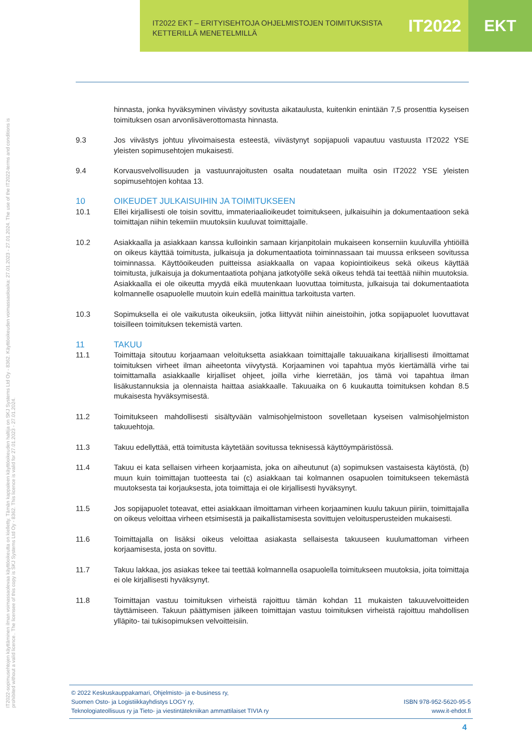IT2022 EKT – ERITYISEHTOJA OHJELMISTOJEN TOIMITUKSISTA
KETTERILLÄ MENETELMILLÄ
IT2022 EKT
IT2022-sopimusehtojen käyttäminen ilman voimassaolevaa käyttöoikeutta on kielletty. Tämän kappaleen käyttöoikeuden haltija on SKJ Systems Ltd Oy - 8362. Käyttöoikeuden voimassaoloaika: 27.01.2023 - 27.01.2024. The use of the IT2022-terms and conditions is prohibited without a valid licence.. The licensee of this copy is SKJ Systems Ltd Oy - 8362. This licence is valid for 27.01.2023 - 27.01.2024.
hinnasta, jonka hyväksyminen viivästyy sovitusta aikataulusta, kuitenkin enintään 7,5 prosenttia kyseisen toimituksen osan arvonlisäverottomasta hinnasta.
9.3 Jos viivästys johtuu ylivoimaisesta esteestä, viivästynyt sopijapuoli vapautuu vastuusta IT2022 YSE yleisten sopimusehtojen mukaisesti.
9.4 Korvausvelvollisuuden ja vastuunrajoitusten osalta noudatetaan muilta osin IT2022 YSE yleisten sopimusehtojen kohtaa 13.
10 OIKEUDET JULKAISUIHIN JA TOIMITUKSEEN
10.1 Ellei kirjallisesti ole toisin sovittu, immateriaalioikeudet toimitukseen, julkaisuihin ja dokumentaatioon sekä toimittajan niihin tekemiin muutoksiin kuuluvat toimittajalle.
10.2 Asiakkaalla ja asiakkaan kanssa kulloinkin samaan kirjanpitolain mukaiseen konserniin kuuluvilla yhtiöillä on oikeus käyttää toimitusta, julkaisuja ja dokumentaatiota toiminnassaan tai muussa erikseen sovitussa toiminnassa. Käyttöoikeuden puitteissa asiakkaalla on vapaa kopiointioikeus sekä oikeus käyttää toimitusta, julkaisuja ja dokumentaatiota pohjana jatkotyölle sekä oikeus tehdä tai teettää niihin muutoksia. Asiakkaalla ei ole oikeutta myydä eikä muutenkaan luovuttaa toimitusta, julkaisuja tai dokumentaatiota kolmannelle osapuolelle muutoin kuin edellä mainittua tarkoitusta varten.
10.3 Sopimuksella ei ole vaikutusta oikeuksiin, jotka liittyvät niihin aineistoihin, jotka sopijapuolet luovuttavat toisilleen toimituksen tekemistä varten.
11 TAKUU
11.1 Toimittaja sitoutuu korjaamaan veloituksetta asiakkaan toimittajalle takuuaikana kirjallisesti ilmoittamat toimituksen virheet ilman aiheetonta viivytystä. Korjaaminen voi tapahtua myös kiertämällä virhe tai toimittamalla asiakkaalle kirjalliset ohjeet, joilla virhe kierretään, jos tämä voi tapahtua ilman lisäkustannuksia ja olennaista haittaa asiakkaalle. Takuuaika on 6 kuukautta toimituksen kohdan 8.5 mukaisesta hyväksymisestä.
11.2 Toimitukseen mahdollisesti sisältyvään valmisohjelmistoon sovelletaan kyseisen valmisohjelmiston takuuehtoja.
11.3 Takuu edellyttää, että toimitusta käytetään sovitussa teknisessä käyttöympäristössä.
11.4 Takuu ei kata sellaisen virheen korjaamista, joka on aiheutunut (a) sopimuksen vastaisesta käytöstä, (b) muun kuin toimittajan tuotteesta tai (c) asiakkaan tai kolmannen osapuolen toimitukseen tekemästä muutoksesta tai korjauksesta, jota toimittaja ei ole kirjallisesti hyväksynyt.
11.5 Jos sopijapuolet toteavat, ettei asiakkaan ilmoittaman virheen korjaaminen kuulu takuun piiriin, toimittajalla on oikeus veloittaa virheen etsimisestä ja paikallistamisesta sovittujen veloitusperusteiden mukaisesti.
11.6 Toimittajalla on lisäksi oikeus veloittaa asiakasta sellaisesta takuuseen kuulumattoman virheen korjaamisesta, josta on sovittu.
11.7 Takuu lakkaa, jos asiakas tekee tai teettää kolmannella osapuolella toimitukseen muutoksia, joita toimittaja ei ole kirjallisesti hyväksynyt.
11.8 Toimittajan vastuu toimituksen virheistä rajoittuu tämän kohdan 11 mukaisten takuuvelvoitteiden täyttämiseen. Takuun päättymisen jälkeen toimittajan vastuu toimituksen virheistä rajoittuu mahdollisen ylläpito- tai tukisopimuksen velvoitteisiin.
© 2022 Keskuskauppakamari, Ohjelmisto- ja e-business ry,
Suomen Osto- ja Logistiikkayhdistys LOGY ry,
Teknologiateollisuus ry ja Tieto- ja viestintätekniikan ammattilaiset TIVIA ry
ISBN 978-952-5620-95-5
www.it-ehdot.fi
4